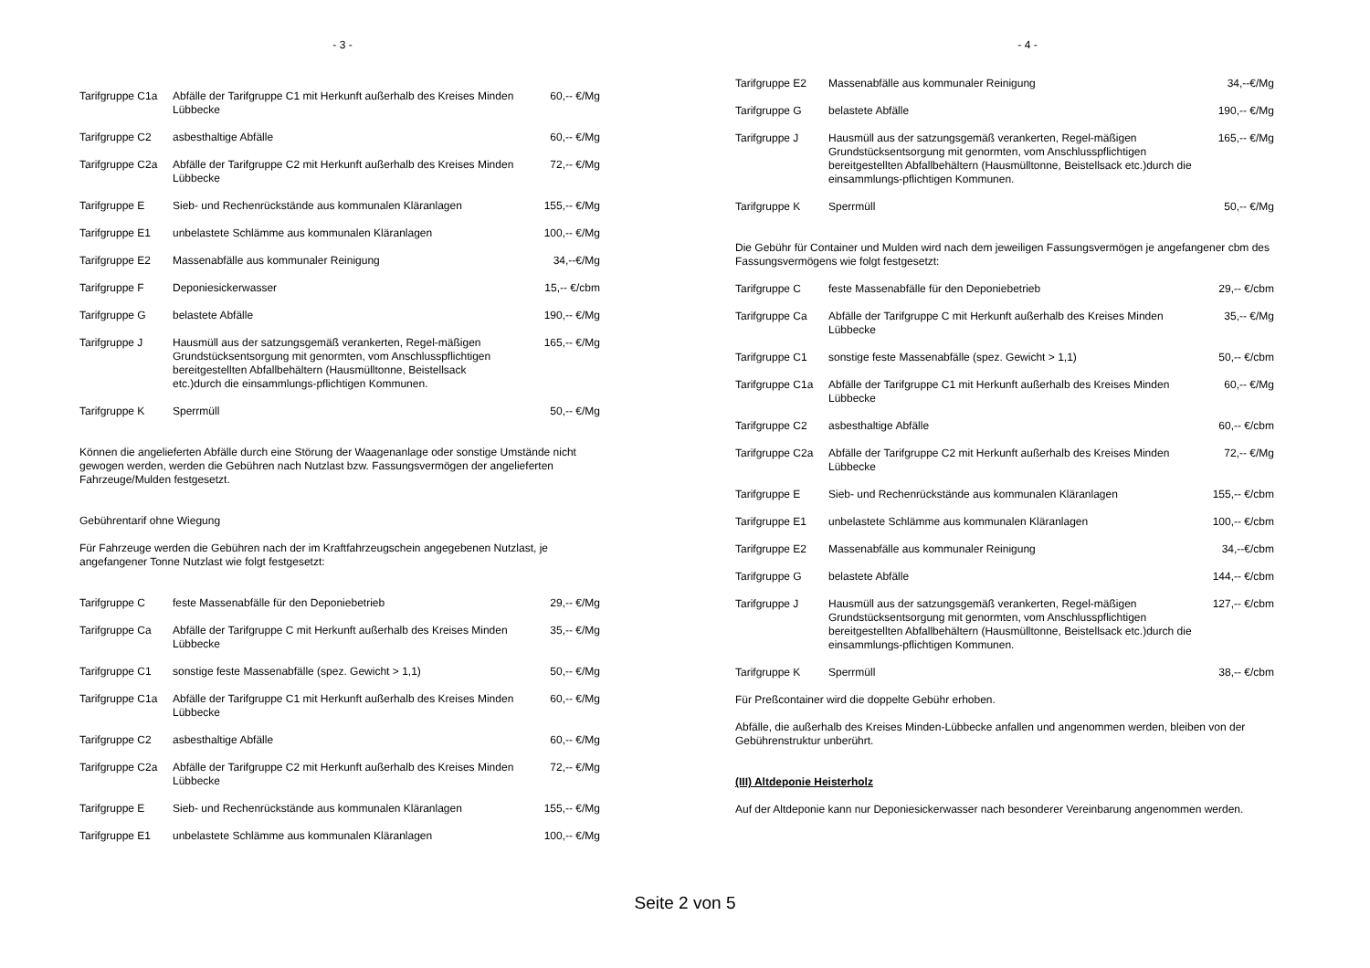- 3 -
| Tarifgruppe C1a | Abfälle der Tarifgruppe C1 mit Herkunft außerhalb des Kreises Minden Lübbecke | 60,-- €/Mg |
| Tarifgruppe C2 | asbesthaltige Abfälle | 60,-- €/Mg |
| Tarifgruppe C2a | Abfälle der Tarifgruppe C2 mit Herkunft außerhalb des Kreises Minden Lübbecke | 72,-- €/Mg |
| Tarifgruppe E | Sieb- und Rechenrückstände aus kommunalen Kläranlagen | 155,-- €/Mg |
| Tarifgruppe E1 | unbelastete Schlämme aus kommunalen Kläranlagen | 100,-- €/Mg |
| Tarifgruppe E2 | Massenabfälle aus kommunaler Reinigung | 34,--€/Mg |
| Tarifgruppe F | Deponiesickerwasser | 15,-- €/cbm |
| Tarifgruppe G | belastete Abfälle | 190,-- €/Mg |
| Tarifgruppe J | Hausmüll aus der satzungsgemäß verankerten, Regel-mäßigen Grundstücksentsorgung mit genormten, vom Anschlusspflichtigen bereitgestellten Abfallbehältern (Hausmülltonne, Beistellsack etc.)durch die einsammlungs-pflichtigen Kommunen. | 165,-- €/Mg |
| Tarifgruppe K | Sperrmüll | 50,-- €/Mg |
Können die angelieferten Abfälle durch eine Störung der Waagenanlage oder sonstige Umstände nicht gewogen werden, werden die Gebühren nach Nutzlast bzw. Fassungsvermögen der angelieferten Fahrzeuge/Mulden festgesetzt.
Gebührentarif ohne Wiegung
Für Fahrzeuge werden die Gebühren nach der im Kraftfahrzeugschein angegebenen Nutzlast, je angefangener Tonne Nutzlast wie folgt festgesetzt:
| Tarifgruppe C | feste Massenabfälle für den Deponiebetrieb | 29,-- €/Mg |
| Tarifgruppe Ca | Abfälle der Tarifgruppe C mit Herkunft außerhalb des Kreises Minden Lübbecke | 35,-- €/Mg |
| Tarifgruppe C1 | sonstige feste Massenabfälle (spez. Gewicht > 1,1) | 50,-- €/Mg |
| Tarifgruppe C1a | Abfälle der Tarifgruppe C1 mit Herkunft außerhalb des Kreises Minden Lübbecke | 60,-- €/Mg |
| Tarifgruppe C2 | asbesthaltige Abfälle | 60,-- €/Mg |
| Tarifgruppe C2a | Abfälle der Tarifgruppe C2 mit Herkunft außerhalb des Kreises Minden Lübbecke | 72,-- €/Mg |
| Tarifgruppe E | Sieb- und Rechenrückstände aus kommunalen Kläranlagen | 155,-- €/Mg |
| Tarifgruppe E1 | unbelastete Schlämme aus kommunalen Kläranlagen | 100,-- €/Mg |
- 4 -
| Tarifgruppe E2 | Massenabfälle aus kommunaler Reinigung | 34,--€/Mg |
| Tarifgruppe G | belastete Abfälle | 190,-- €/Mg |
| Tarifgruppe J | Hausmüll aus der satzungsgemäß verankerten, Regel-mäßigen Grundstücksentsorgung mit genormten, vom Anschlusspflichtigen bereitgestellten Abfallbehältern (Hausmülltonne, Beistellsack etc.)durch die einsammlungs-pflichtigen Kommunen. | 165,-- €/Mg |
| Tarifgruppe K | Sperrmüll | 50,-- €/Mg |
Die Gebühr für Container und Mulden wird nach dem jeweiligen Fassungsvermögen je angefangener cbm des Fassungsvermögens wie folgt festgesetzt:
| Tarifgruppe C | feste Massenabfälle für den Deponiebetrieb | 29,-- €/cbm |
| Tarifgruppe Ca | Abfälle der Tarifgruppe C mit Herkunft außerhalb des Kreises Minden Lübbecke | 35,-- €/Mg |
| Tarifgruppe C1 | sonstige feste Massenabfälle (spez. Gewicht > 1,1) | 50,-- €/cbm |
| Tarifgruppe C1a | Abfälle der Tarifgruppe C1 mit Herkunft außerhalb des Kreises Minden Lübbecke | 60,-- €/Mg |
| Tarifgruppe C2 | asbesthaltige Abfälle | 60,-- €/cbm |
| Tarifgruppe C2a | Abfälle der Tarifgruppe C2 mit Herkunft außerhalb des Kreises Minden Lübbecke | 72,-- €/Mg |
| Tarifgruppe E | Sieb- und Rechenrückstände aus kommunalen Kläranlagen | 155,-- €/cbm |
| Tarifgruppe E1 | unbelastete Schlämme aus kommunalen Kläranlagen | 100,-- €/cbm |
| Tarifgruppe E2 | Massenabfälle aus kommunaler Reinigung | 34,--€/cbm |
| Tarifgruppe G | belastete Abfälle | 144,-- €/cbm |
| Tarifgruppe J | Hausmüll aus der satzungsgemäß verankerten, Regel-mäßigen Grundstücksentsorgung mit genormten, vom Anschlusspflichtigen bereitgestellten Abfallbehältern (Hausmülltonne, Beistellsack etc.)durch die einsammlungs-pflichtigen Kommunen. | 127,-- €/cbm |
| Tarifgruppe K | Sperrmüll | 38,-- €/cbm |
Für Preßcontainer wird die doppelte Gebühr erhoben.
Abfälle, die außerhalb des Kreises Minden-Lübbecke anfallen und angenommen werden, bleiben von der Gebührenstruktur unberührt.
(III) Altdeponie Heisterholz
Auf der Altdeponie kann nur Deponiesickerwasser nach besonderer Vereinbarung angenommen werden.
Seite 2 von 5